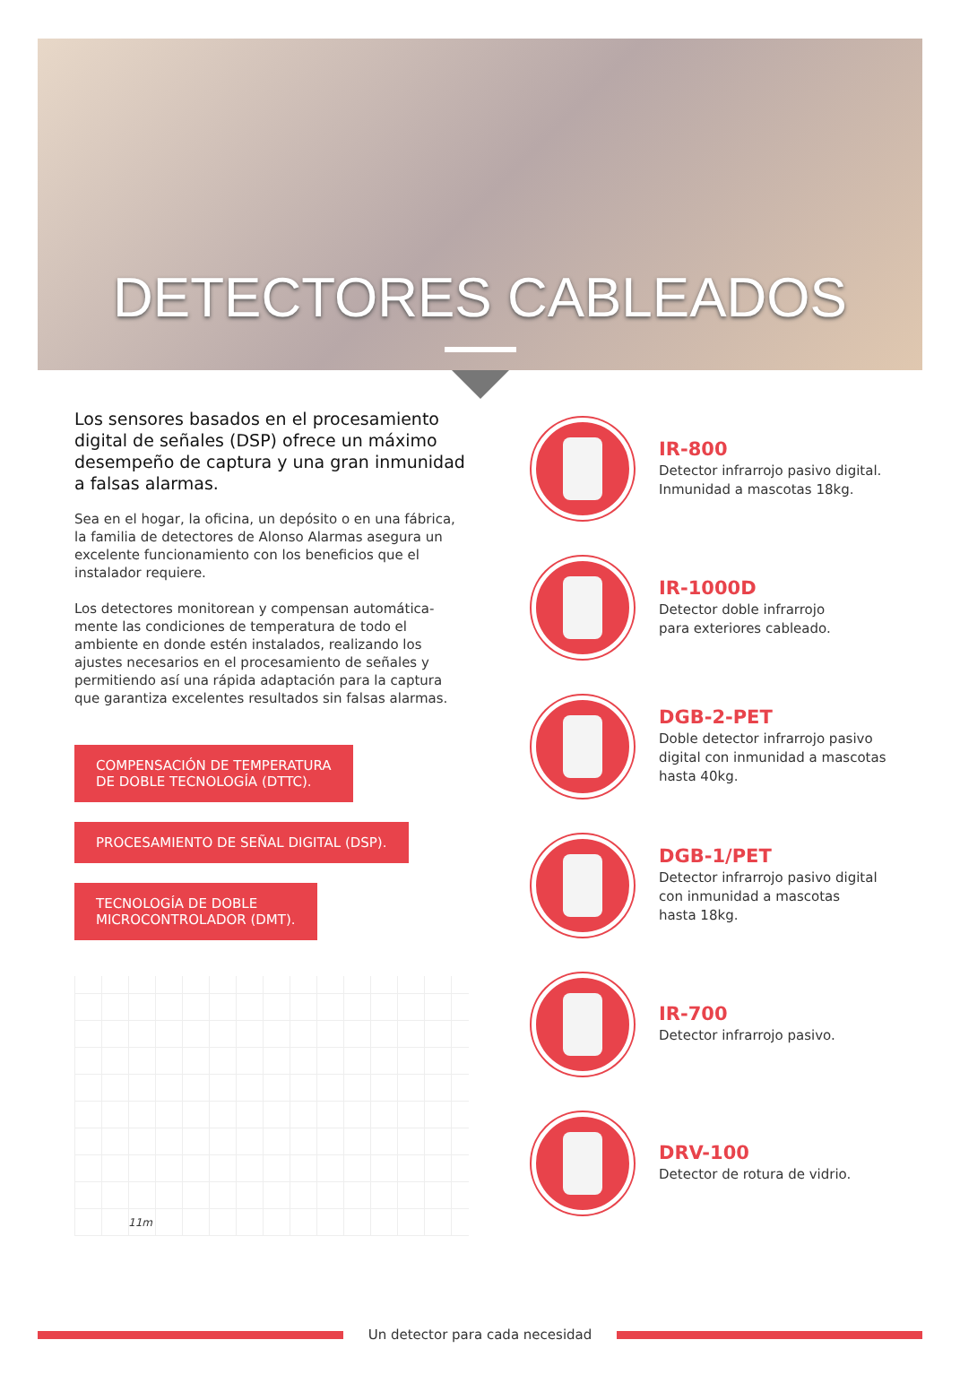DETECTORES CABLEADOS
Los sensores basados en el procesamiento digital de señales (DSP) ofrece un máximo desempeño de captura y una gran inmunidad a falsas alarmas.
Sea en el hogar, la oficina, un depósito o en una fábrica, la familia de detectores de Alonso Alarmas asegura un excelente funcionamiento con los beneficios que el instalador requiere.
Los detectores monitorean y compensan automática-mente las condiciones de temperatura de todo el ambiente en donde estén instalados, realizando los ajustes necesarios en el procesamiento de señales y permitiendo así una rápida adaptación para la captura que garantiza excelentes resultados sin falsas alarmas.
COMPENSACIÓN DE TEMPERATURA
DE DOBLE TECNOLOGÍA (DTTC).
PROCESAMIENTO DE SEÑAL DIGITAL (DSP).
TECNOLOGÍA DE DOBLE
MICROCONTROLADOR (DMT).
11m
IR-800
Detector infrarrojo pasivo digital.
Inmunidad a mascotas 18kg.
IR-1000D
Detector doble infrarrojo
para exteriores cableado.
DGB-2-PET
Doble detector infrarrojo pasivo
digital con inmunidad a mascotas
hasta 40kg.
DGB-1/PET
Detector infrarrojo pasivo digital
con inmunidad a mascotas
hasta 18kg.
IR-700
Detector infrarrojo pasivo.
DRV-100
Detector de rotura de vidrio.
Un detector para cada necesidad